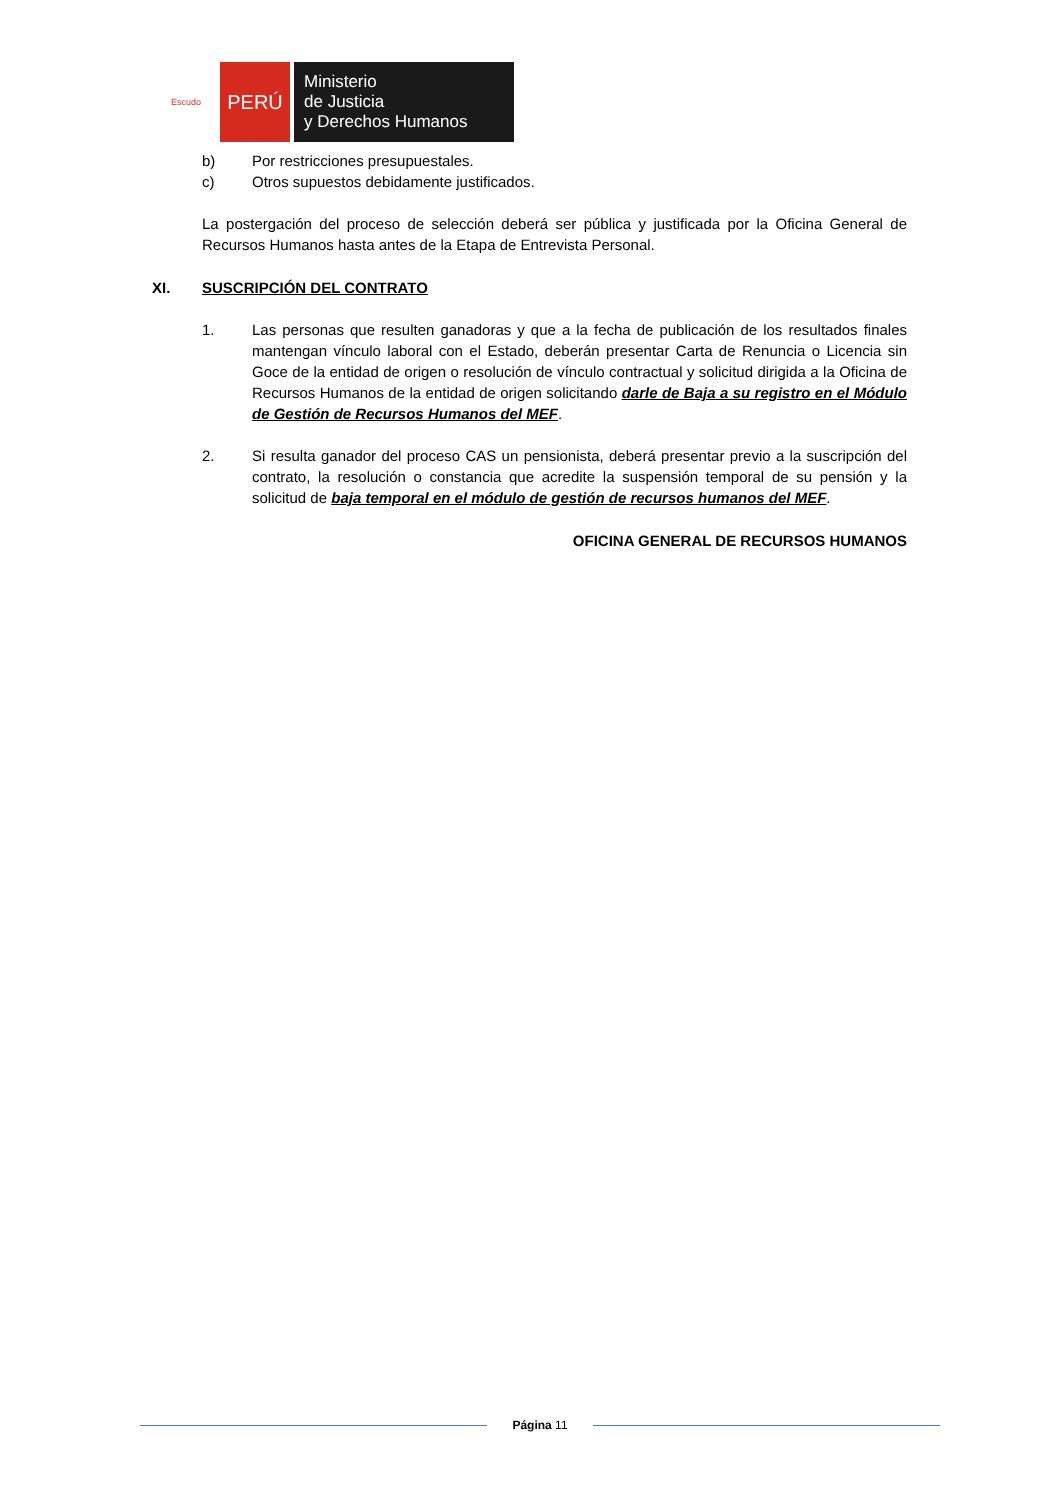Escudo
PERÚ
Ministerio
de Justicia
y Derechos Humanos
b) Por restricciones presupuestales.
c) Otros supuestos debidamente justificados.
La postergación del proceso de selección deberá ser pública y justificada por la Oficina General de Recursos Humanos hasta antes de la Etapa de Entrevista Personal.
XI. SUSCRIPCIÓN DEL CONTRATO
1. Las personas que resulten ganadoras y que a la fecha de publicación de los resultados finales mantengan vínculo laboral con el Estado, deberán presentar Carta de Renuncia o Licencia sin Goce de la entidad de origen o resolución de vínculo contractual y solicitud dirigida a la Oficina de Recursos Humanos de la entidad de origen solicitando darle de Baja a su registro en el Módulo de Gestión de Recursos Humanos del MEF.
2. Si resulta ganador del proceso CAS un pensionista, deberá presentar previo a la suscripción del contrato, la resolución o constancia que acredite la suspensión temporal de su pensión y la solicitud de baja temporal en el módulo de gestión de recursos humanos del MEF.
OFICINA GENERAL DE RECURSOS HUMANOS
Página 11